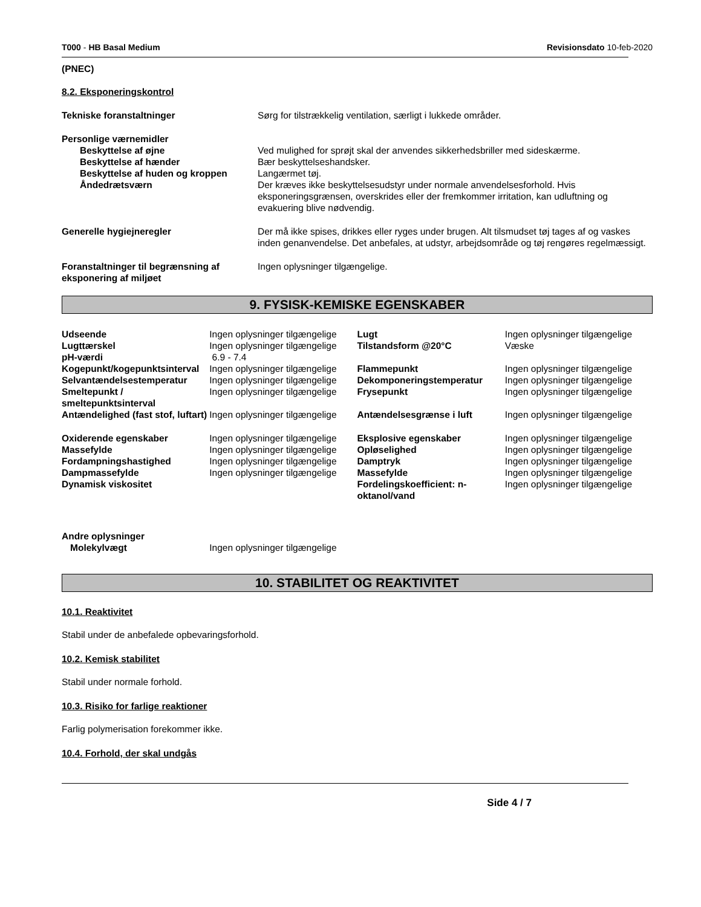T000 - HB Basal Medium Revisionsdato 10-feb-2020
(PNEC)
8.2. Eksponeringskontrol
| Tekniske foranstaltninger | Sørg for tilstrækkelig ventilation, særligt i lukkede områder. |
| Personlige værnemidler | |
| Beskyttelse af øjne | Ved mulighed for sprøjt skal der anvendes sikkerhedsbriller med sideskærme. |
| Beskyttelse af hænder | Bær beskyttelseshandsker. |
| Beskyttelse af huden og kroppen | Langærmet tøj. |
| Åndedrætsværn | Der kræves ikke beskyttelsesudstyr under normale anvendelsesforhold. Hvis eksponeringsgrænsen, overskrides eller der fremkommer irritation, kan udluftning og evakuering blive nødvendig. |
| Generelle hygiejneregler | Der må ikke spises, drikkes eller ryges under brugen. Alt tilsmudset tøj tages af og vaskes inden genanvendelse. Det anbefales, at udstyr, arbejdsområde og tøj rengøres regelmæssigt. |
| Foranstaltninger til begrænsning af eksponering af miljøet | Ingen oplysninger tilgængelige. |
9. FYSISK-KEMISKE EGENSKABER
| Udseende | Ingen oplysninger tilgængelige | Lugt | Ingen oplysninger tilgængelige |
| Lugttærskel | Ingen oplysninger tilgængelige | Tilstandsform @20°C | Væske |
| pH-værdi | 6.9 - 7.4 | | |
| Kogepunkt/kogepunktsinterval | Ingen oplysninger tilgængelige | Flammepunkt | Ingen oplysninger tilgængelige |
| Selvantændelsestemperatur | Ingen oplysninger tilgængelige | Dekomponeringstemperatur | Ingen oplysninger tilgængelige |
| Smeltepunkt / smeltepunktsinterval | Ingen oplysninger tilgængelige | Frysepunkt | Ingen oplysninger tilgængelige |
| Antændelighed (fast stof, luftart) | Ingen oplysninger tilgængelige | Antændelsesgrænse i luft | Ingen oplysninger tilgængelige |
| Oxiderende egenskaber | Ingen oplysninger tilgængelige | Eksplosive egenskaber | Ingen oplysninger tilgængelige |
| Massefylde | Ingen oplysninger tilgængelige | Opløselighed | Ingen oplysninger tilgængelige |
| Fordampningshastighed | Ingen oplysninger tilgængelige | Damptryk | Ingen oplysninger tilgængelige |
| Dampmassefylde | Ingen oplysninger tilgængelige | Massefylde | Ingen oplysninger tilgængelige |
| Dynamisk viskositet | | Fordelingskoefficient: n-oktanol/vand | Ingen oplysninger tilgængelige |
| Andre oplysninger | | | |
| Molekylvægt | Ingen oplysninger tilgængelige | | |
10. STABILITET OG REAKTIVITET
10.1. Reaktivitet
Stabil under de anbefalede opbevaringsforhold.
10.2. Kemisk stabilitet
Stabil under normale forhold.
10.3. Risiko for farlige reaktioner
Farlig polymerisation forekommer ikke.
10.4. Forhold, der skal undgås
Side 4 / 7